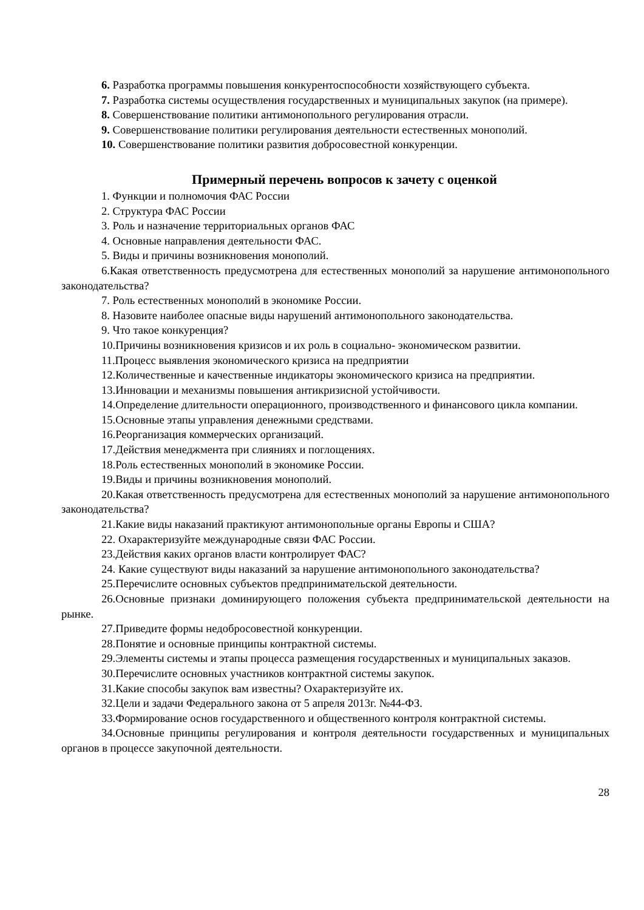6. Разработка программы повышения конкурентоспособности хозяйствующего субъекта.
7. Разработка системы осуществления государственных и муниципальных закупок (на примере).
8. Совершенствование политики антимонопольного регулирования отрасли.
9. Совершенствование политики регулирования деятельности естественных монополий.
10. Совершенствование политики развития добросовестной конкуренции.
Примерный перечень вопросов к зачету с оценкой
1. Функции и полномочия ФАС России
2. Структура ФАС России
3. Роль и назначение территориальных органов ФАС
4. Основные направления деятельности ФАС.
5. Виды и причины возникновения монополий.
6.Какая ответственность предусмотрена для естественных монополий за нарушение антимонопольного законодательства?
7. Роль естественных монополий в экономике России.
8. Назовите наиболее опасные виды нарушений антимонопольного законодательства.
9. Что такое конкуренция?
10.Причины возникновения кризисов и их роль в социально- экономическом развитии.
11.Процесс выявления экономического кризиса на предприятии
12.Количественные и качественные индикаторы экономического кризиса на предприятии.
13.Инновации и механизмы повышения антикризисной устойчивости.
14.Определение длительности операционного, производственного и финансового цикла компании.
15.Основные этапы управления денежными средствами.
16.Реорганизация коммерческих организаций.
17.Действия менеджмента при слияниях и поглощениях.
18.Роль естественных монополий в экономике России.
19.Виды и причины возникновения монополий.
20.Какая ответственность предусмотрена для естественных монополий за нарушение антимонопольного законодательства?
21.Какие виды наказаний практикуют антимонопольные органы Европы и США?
22. Охарактеризуйте международные связи ФАС России.
23.Действия каких органов власти контролирует ФАС?
24. Какие существуют виды наказаний за нарушение антимонопольного законодательства?
25.Перечислите основных субъектов предпринимательской деятельности.
26.Основные признаки доминирующего положения субъекта предпринимательской деятельности на рынке.
27.Приведите формы недобросовестной конкуренции.
28.Понятие и основные принципы контрактной системы.
29.Элементы системы и этапы процесса размещения государственных и муниципальных заказов.
30.Перечислите основных участников контрактной системы закупок.
31.Какие способы закупок вам известны? Охарактеризуйте их.
32.Цели и задачи Федерального закона от 5 апреля 2013г. №44-ФЗ.
33.Формирование основ государственного и общественного контроля контрактной системы.
34.Основные принципы регулирования и контроля деятельности государственных и муниципальных органов в процессе закупочной деятельности.
28